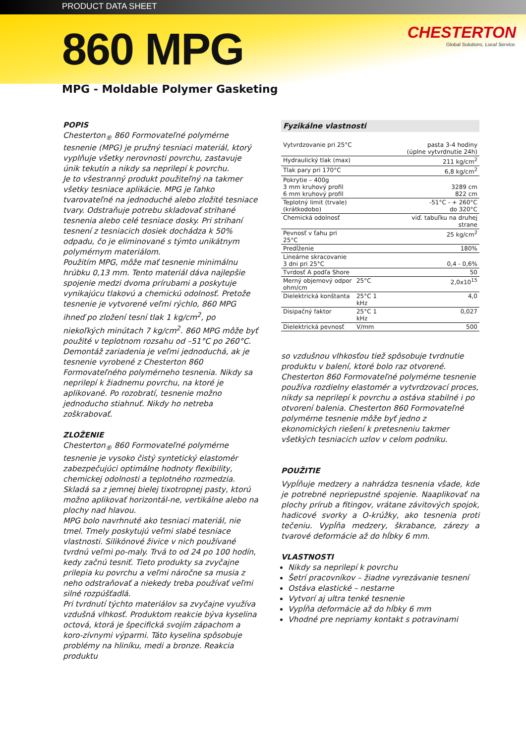PRODUCT DATA SHEET
860 MPG
CHESTERTON
Global Solutions, Local Service.
MPG - Moldable Polymer Gasketing
POPIS
Chesterton<sub>®</sub> 860 Formovateľné polymérne tesnenie (MPG) je pružný tesniaci materiál, ktorý vyplňuje všetky nerovnosti povrchu, zastavuje únik tekutín a nikdy sa neprilepí k povrchu.
Je to všestranný produkt použiteľný na takmer všetky tesniace aplikácie. MPG je ľahko tvarovateľné na jednoduché alebo zložité tesniace tvary. Odstraňuje potrebu skladovať strihané tesnenia alebo celé tesniace dosky. Pri strihaní tesnení z tesniacich dosiek dochádza k 50% odpadu, čo je eliminované s týmto unikátnym polymérnym materiálom.
Použitím MPG, môže mať tesnenie minimálnu hrúbku 0,13 mm. Tento materiál dáva najlepšie spojenie medzi dvoma prírubami a poskytuje vynikajúcu tlakovú a chemickú odolnosť. Pretože tesnenie je vytvorené veľmi rýchlo, 860 MPG ihneď po zložení tesní tlak 1 kg/cm<sup>2</sup>, po niekoľkých minútach 7 kg/cm<sup>2</sup>. 860 MPG môže byť použité v teplotnom rozsahu od –51°C po 260°C.
Demontáž zariadenia je veľmi jednoduchá, ak je tesnenie vyrobené z Chesterton 860 Formovateľného polymérneho tesnenia. Nikdy sa neprilepí k žiadnemu povrchu, na ktoré je aplikované. Po rozobratí, tesnenie možno jednoducho stiahnuť. Nikdy ho netreba zoškrabovať.
ZLOŽENIE
Chesterton<sub>®</sub> 860 Formovateľné polymérne tesnenie je vysoko čistý syntetický elastomér zabezpečujúci optimálne hodnoty flexibility, chemickej odolnosti a teplotného rozmedzia. Skladá sa z jemnej bielej tixotropnej pasty, ktorú možno aplikovať horizontál-ne, vertikálne alebo na plochy nad hlavou.
MPG bolo navrhnuté ako tesniaci materiál, nie tmel. Tmely poskytujú veľmi slabé tesniace vlastnosti. Silikónové živice v nich používané tvrdnú veľmi po-maly. Trvá to od 24 po 100 hodín, kedy začnú tesniť. Tieto produkty sa zvyčajne prilepia ku povrchu a veľmi náročne sa musia z neho odstraňovať a niekedy treba používať veľmi silné rozpúšťadlá.
Pri tvrdnutí týchto materiálov sa zvyčajne využíva vzdušná vlhkosť. Produktom reakcie býva kyselina octová, ktorá je špecifická svojím zápachom a koro-zívnymi výparmi. Táto kyselina spôsobuje problémy na hliníku, medi a bronze. Reakcia produktu
Fyzikálne vlastnosti
| Vytvrdzovanie pri 25°C | | pasta 3-4 hodiny (úplne vytvrdnutie 24h) |
| Hydraulický tlak (max) | | 211 kg/cm<sup>2</sup> |
| Tlak pary pri 170°C | | 6,8 kg/cm<sup>2</sup> |
| Pokrytie – 400g 3 mm kruhový profil 6 mm kruhový profil | | 3289 cm 822 cm |
| Teplotný limit (trvale) (krátkodobo) | | -51°C - + 260°C do 320°C |
| Chemická odolnosť | | viď. tabuľku na druhej strane |
| Pevnosť v ťahu pri 25°C | | 25 kg/cm<sup>2</sup> |
| Predĺženie | | 180% |
| Lineárne skracovanie 3 dni pri 25°C | | 0,4 - 0,6% |
| Tvrdosť A podľa Shore | | 50 |
| Merný objemový odpor ohm/cm | 25°C | 2,0x10<sup>15</sup> |
| Dielektrická konštanta | 25°C 1 kHz | 4,0 |
| Disipačný faktor | 25°C 1 kHz | 0,027 |
| Dielektrická pevnosť | V/mm | 500 |
so vzdušnou vlhkosťou tiež spôsobuje tvrdnutie produktu v balení, ktoré bolo raz otvorené.
Chesterton 860 Formovateľné polymérne tesnenie používa rozdielny elastomér a vytvrdzovací proces, nikdy sa neprilepí k povrchu a ostáva stabilné i po otvorení balenia. Chesterton 860 Formovateľné polymérne tesnenie môže byť jedno z ekonomických riešení k pretesneniu takmer všetkých tesniacich uzlov v celom podniku.
POUŽITIE
Vypĺňuje medzery a nahrádza tesnenia všade, kde je potrebné nepriepustné spojenie. Naaplikovať na plochy prírub a fitingov, vrátane závitových spojok, hadicové svorky a O-krúžky, ako tesnenia proti tečeniu. Vypĺňa medzery, škrabance, zárezy a tvarové deformácie až do hĺbky 6 mm.
VLASTNOSTI
Nikdy sa neprilepí k povrchu
Šetrí pracovníkov – žiadne vyrezávanie tesnení
Ostáva elastické – nestarne
Vytvorí aj ultra tenké tesnenie
Vypĺňa deformácie až do hĺbky 6 mm
Vhodné pre nepriamy kontakt s potravinami